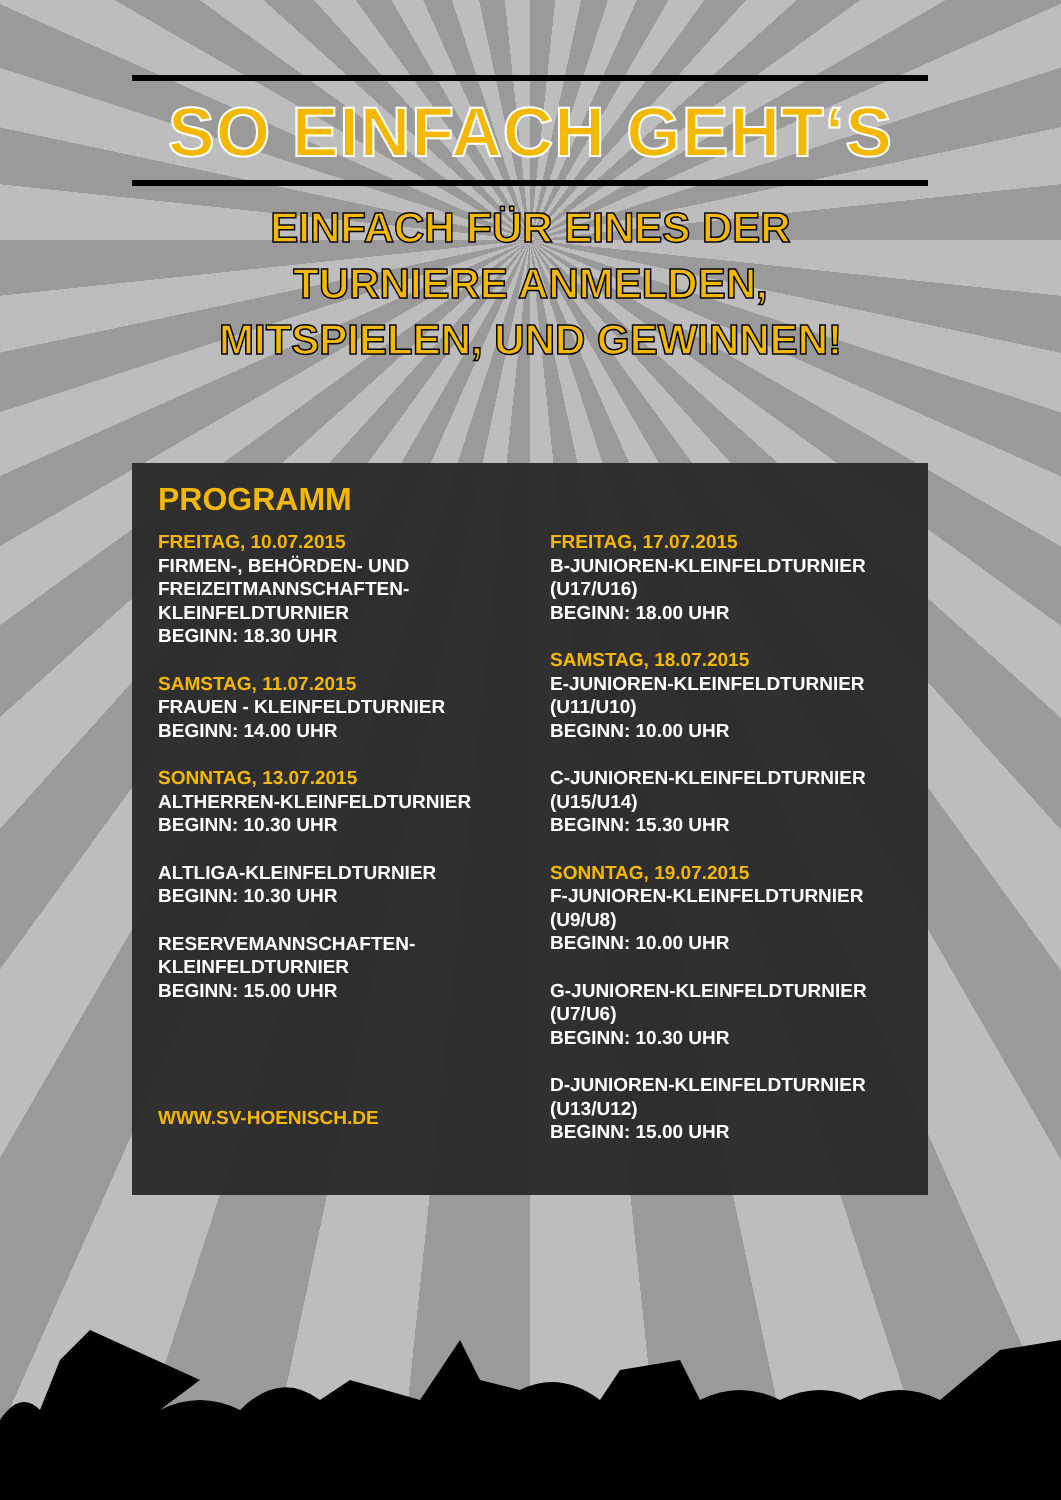SO EINFACH GEHT‘S
EINFACH FÜR EINES DER
TURNIERE ANMELDEN,
MITSPIELEN, UND GEWINNEN!
PROGRAMM
FREITAG, 10.07.2015
FIRMEN-, BEHÖRDEN- UND FREIZEITMANNSCHAFTEN-KLEINFELDTURNIER
BEGINN: 18.30 UHR
SAMSTAG, 11.07.2015
FRAUEN - KLEINFELDTURNIER
BEGINN: 14.00 UHR
SONNTAG, 13.07.2015
ALTHERREN-KLEINFELDTURNIER
BEGINN: 10.30 UHR
ALTLIGA-KLEINFELDTURNIER
BEGINN: 10.30 UHR
RESERVEMANNSCHAFTEN-KLEINFELDTURNIER
BEGINN: 15.00 UHR
WWW.SV-HOENISCH.DE
FREITAG, 17.07.2015
B-JUNIOREN-KLEINFELDTURNIER
(U17/U16)
BEGINN: 18.00 UHR
SAMSTAG, 18.07.2015
E-JUNIOREN-KLEINFELDTURNIER
(U11/U10)
BEGINN: 10.00 UHR
C-JUNIOREN-KLEINFELDTURNIER
(U15/U14)
BEGINN: 15.30 UHR
SONNTAG, 19.07.2015
F-JUNIOREN-KLEINFELDTURNIER
(U9/U8)
BEGINN: 10.00 UHR
G-JUNIOREN-KLEINFELDTURNIER
(U7/U6)
BEGINN: 10.30 UHR
D-JUNIOREN-KLEINFELDTURNIER
(U13/U12)
BEGINN: 15.00 UHR